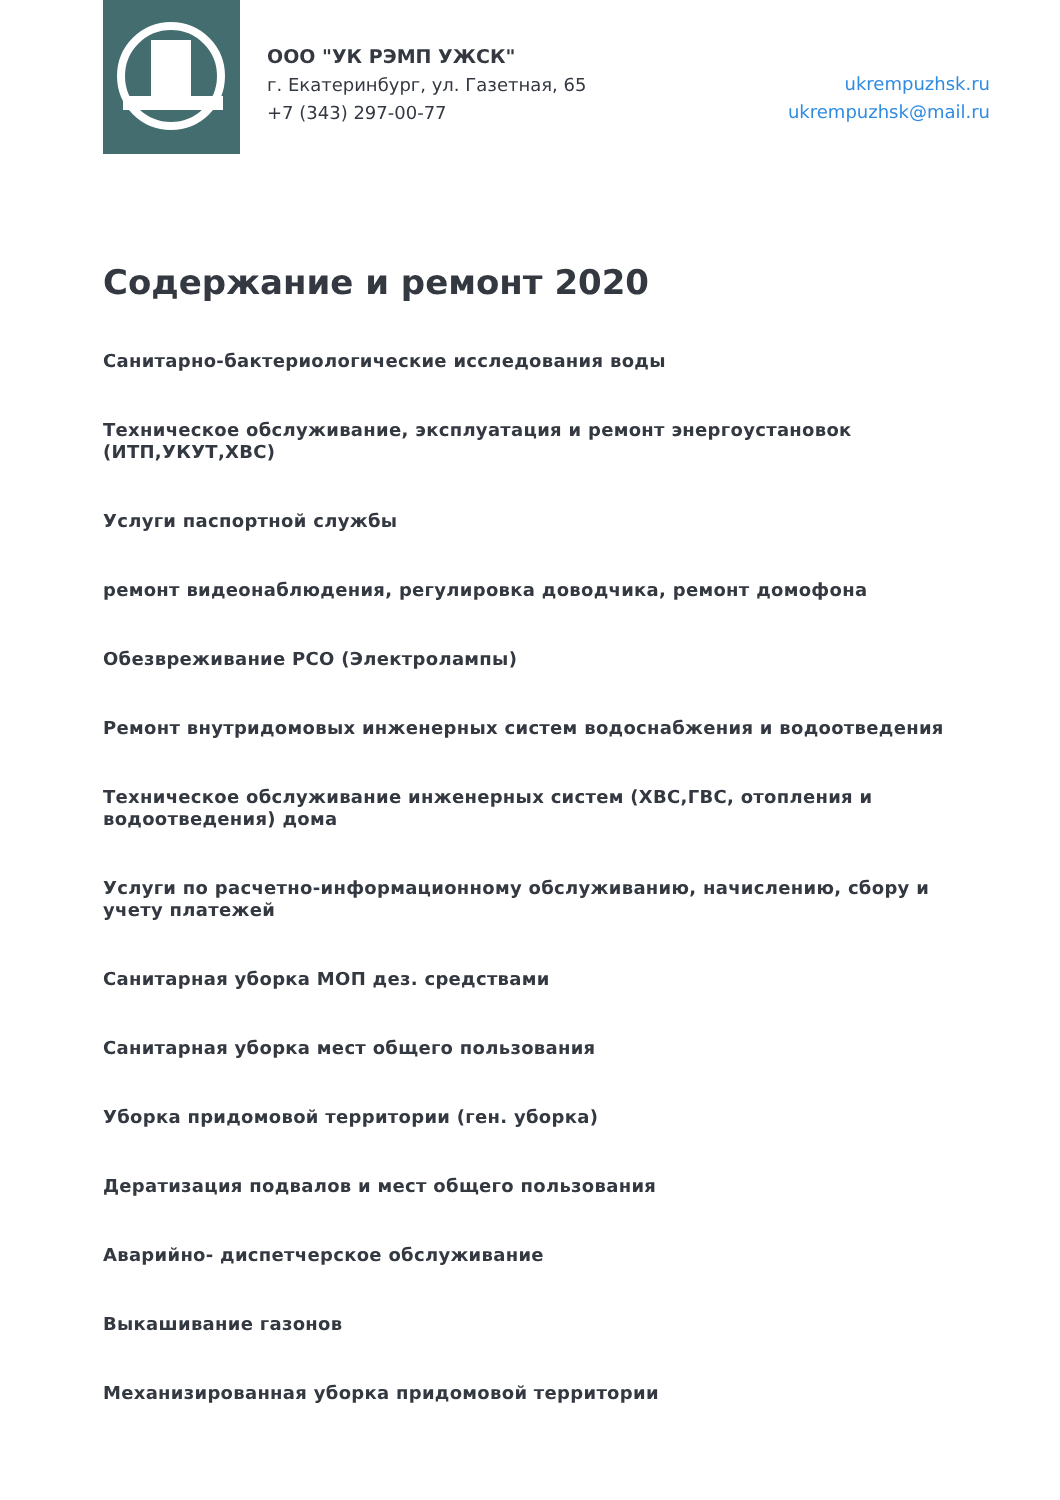ООО "УК РЭМП УЖСК"
г. Екатеринбург, ул. Газетная, 65
+7 (343) 297-00-77
ukrempuzhsk.ru
ukrempuzhsk@mail.ru
Содержание и ремонт 2020
Санитарно-бактериологические исследования воды
Техническое обслуживание, эксплуатация и ремонт энергоустановок (ИТП,УКУТ,ХВС)
Услуги паспортной службы
ремонт видеонаблюдения, регулировка доводчика, ремонт домофона
Обезвреживание РСО (Электролампы)
Ремонт внутридомовых инженерных систем водоснабжения и водоотведения
Техническое обслуживание инженерных систем (ХВС,ГВС, отопления и водоотведения) дома
Услуги по расчетно-информационному обслуживанию, начислению, сбору и учету платежей
Санитарная уборка МОП дез. средствами
Санитарная уборка мест общего пользования
Уборка придомовой территории (ген. уборка)
Дератизация подвалов и мест общего пользования
Аварийно- диспетчерское обслуживание
Выкашивание газонов
Механизированная уборка придомовой территории